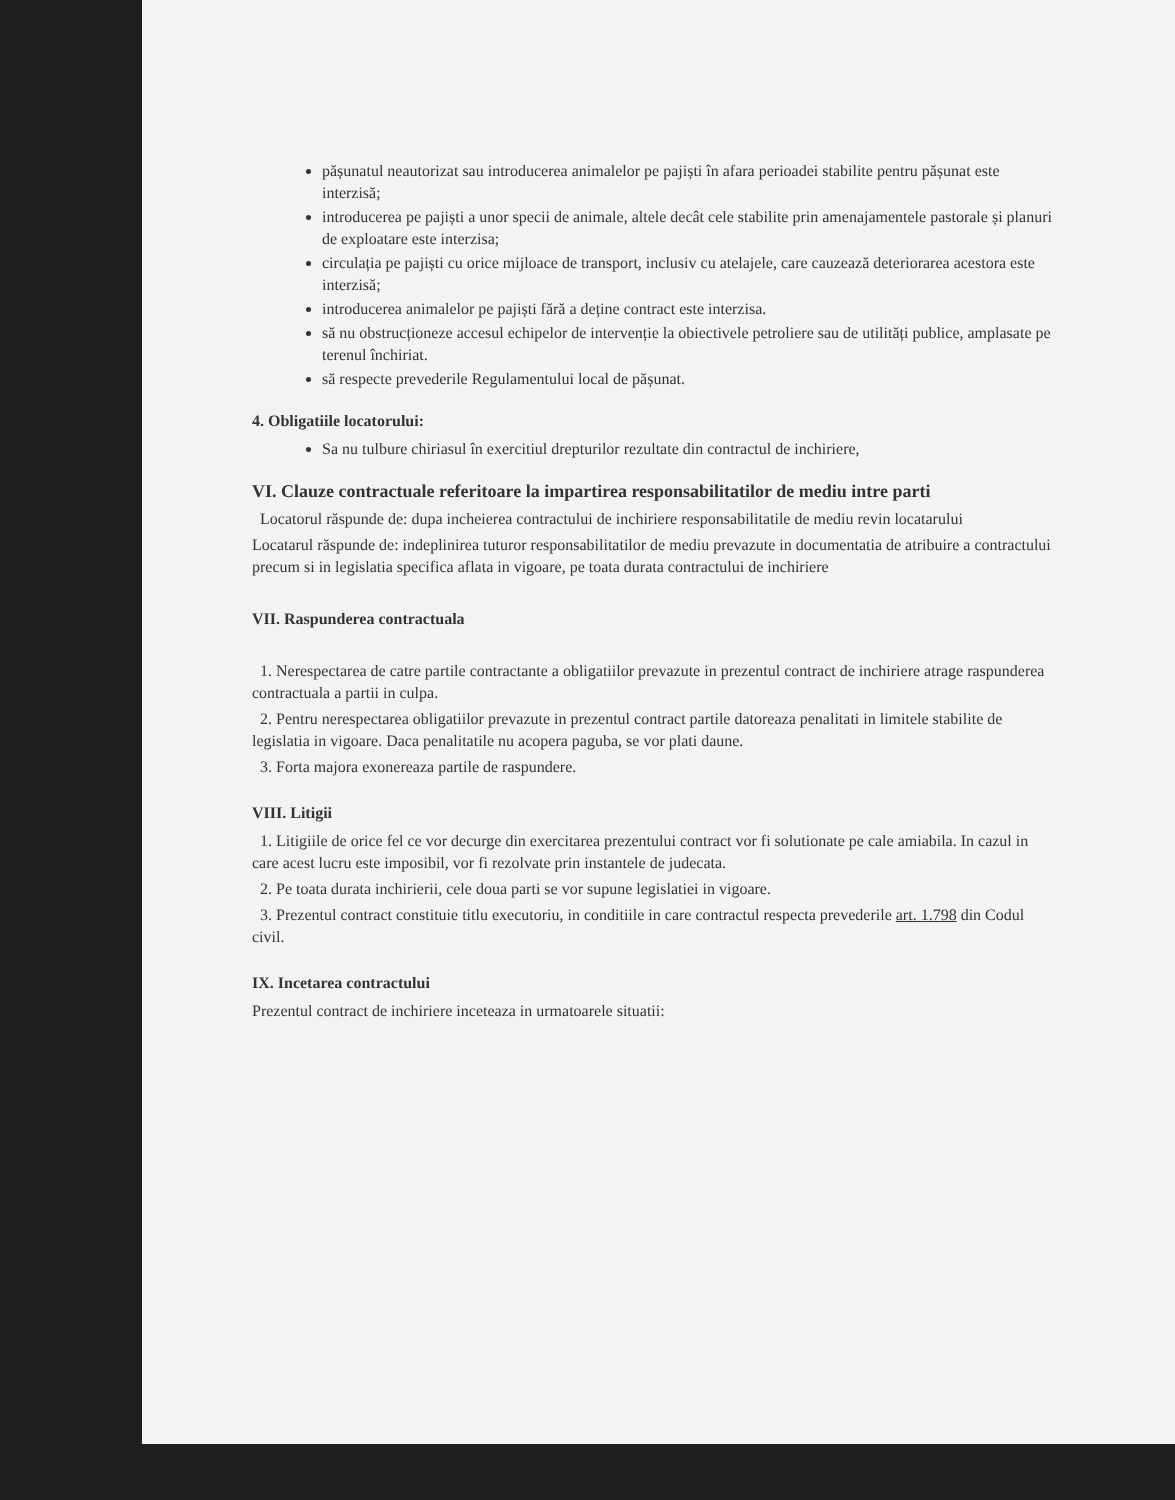pășunatul neautorizat sau introducerea animalelor pe pajiști în afara perioadei stabilite pentru pășunat este interzisă;
introducerea pe pajiști a unor specii de animale, altele decât cele stabilite prin amenajamentele pastorale și planuri de exploatare este interzisa;
circulația pe pajiști cu orice mijloace de transport, inclusiv cu atelajele, care cauzează deteriorarea acestora este interzisă;
introducerea animalelor pe pajiști fără a deține contract este interzisa.
să nu obstrucționeze accesul echipelor de intervenție la obiectivele petroliere sau de utilități publice, amplasate pe terenul închiriat.
să respecte prevederile Regulamentului local de pășunat.
4. Obligatiile locatorului:
Sa nu tulbure chiriasul în exercitiul drepturilor rezultate din contractul de inchiriere,
VI. Clauze contractuale referitoare la impartirea responsabilitatilor de mediu intre parti
Locatorul răspunde de: dupa incheierea contractului de inchiriere responsabilitatile de mediu revin locatarului
Locatarul răspunde de: indeplinirea tuturor responsabilitatilor de mediu prevazute in documentatia de atribuire a contractului precum si in legislatia specifica aflata in vigoare, pe toata durata contractului de inchiriere
VII. Raspunderea contractuala
1. Nerespectarea de catre partile contractante a obligatiilor prevazute in prezentul contract de inchiriere atrage raspunderea contractuala a partii in culpa.
2. Pentru nerespectarea obligatiilor prevazute in prezentul contract partile datoreaza penalitati in limitele stabilite de legislatia in vigoare. Daca penalitatile nu acopera paguba, se vor plati daune.
3. Forta majora exonereaza partile de raspundere.
VIII. Litigii
1. Litigiile de orice fel ce vor decurge din exercitarea prezentului contract vor fi solutionate pe cale amiabila. In cazul in care acest lucru este imposibil, vor fi rezolvate prin instantele de judecata.
2. Pe toata durata inchirierii, cele doua parti se vor supune legislatiei in vigoare.
3. Prezentul contract constituie titlu executoriu, in conditiile in care contractul respecta prevederile art. 1.798 din Codul civil.
IX. Incetarea contractului
Prezentul contract de inchiriere inceteaza in urmatoarele situatii: